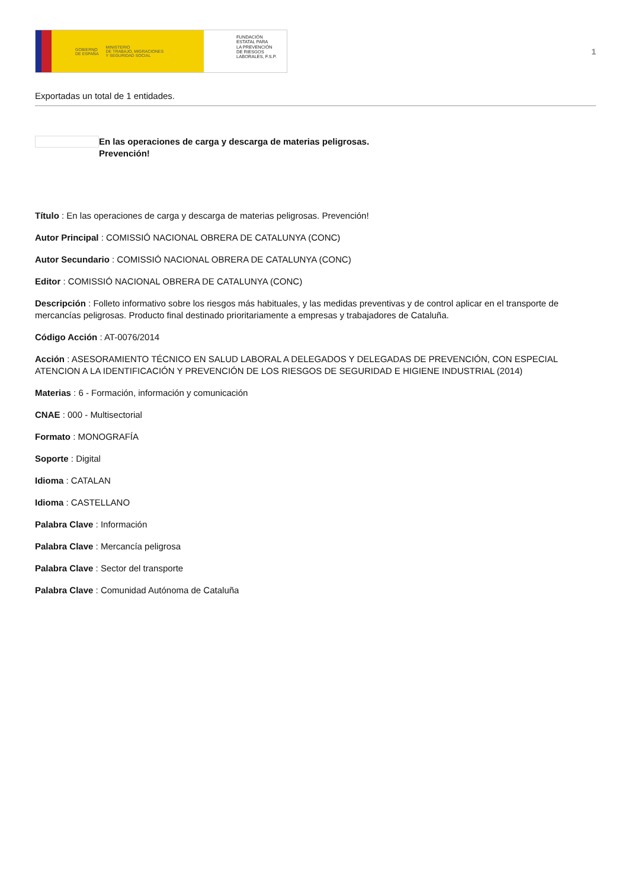GOBIERNO
DE ESPAÑA MINISTERIO
DE TRABAJO, MIGRACIONES
Y SEGURIDAD SOCIAL
FUNDACIÓN
ESTATAL PARA
LA PREVENCIÓN
DE RIESGOS
LABORALES, F.S.P.
1
Exportadas un total de 1 entidades.
En las operaciones de carga y descarga de materias peligrosas.
Prevención!
Título : En las operaciones de carga y descarga de materias peligrosas. Prevención!
Autor Principal : COMISSIÓ NACIONAL OBRERA DE CATALUNYA (CONC)
Autor Secundario : COMISSIÓ NACIONAL OBRERA DE CATALUNYA (CONC)
Editor : COMISSIÓ NACIONAL OBRERA DE CATALUNYA (CONC)
Descripción : Folleto informativo sobre los riesgos más habituales, y las medidas preventivas y de control aplicar en el transporte de mercancías peligrosas. Producto final destinado prioritariamente a empresas y trabajadores de Cataluña.
Código Acción : AT-0076/2014
Acción : ASESORAMIENTO TÉCNICO EN SALUD LABORAL A DELEGADOS Y DELEGADAS DE PREVENCIÓN, CON ESPECIAL ATENCION A LA IDENTIFICACIÓN Y PREVENCIÓN DE LOS RIESGOS DE SEGURIDAD E HIGIENE INDUSTRIAL (2014)
Materias : 6 - Formación, información y comunicación
CNAE : 000 - Multisectorial
Formato : MONOGRAFÍA
Soporte : Digital
Idioma : CATALAN
Idioma : CASTELLANO
Palabra Clave : Información
Palabra Clave : Mercancía peligrosa
Palabra Clave : Sector del transporte
Palabra Clave : Comunidad Autónoma de Cataluña